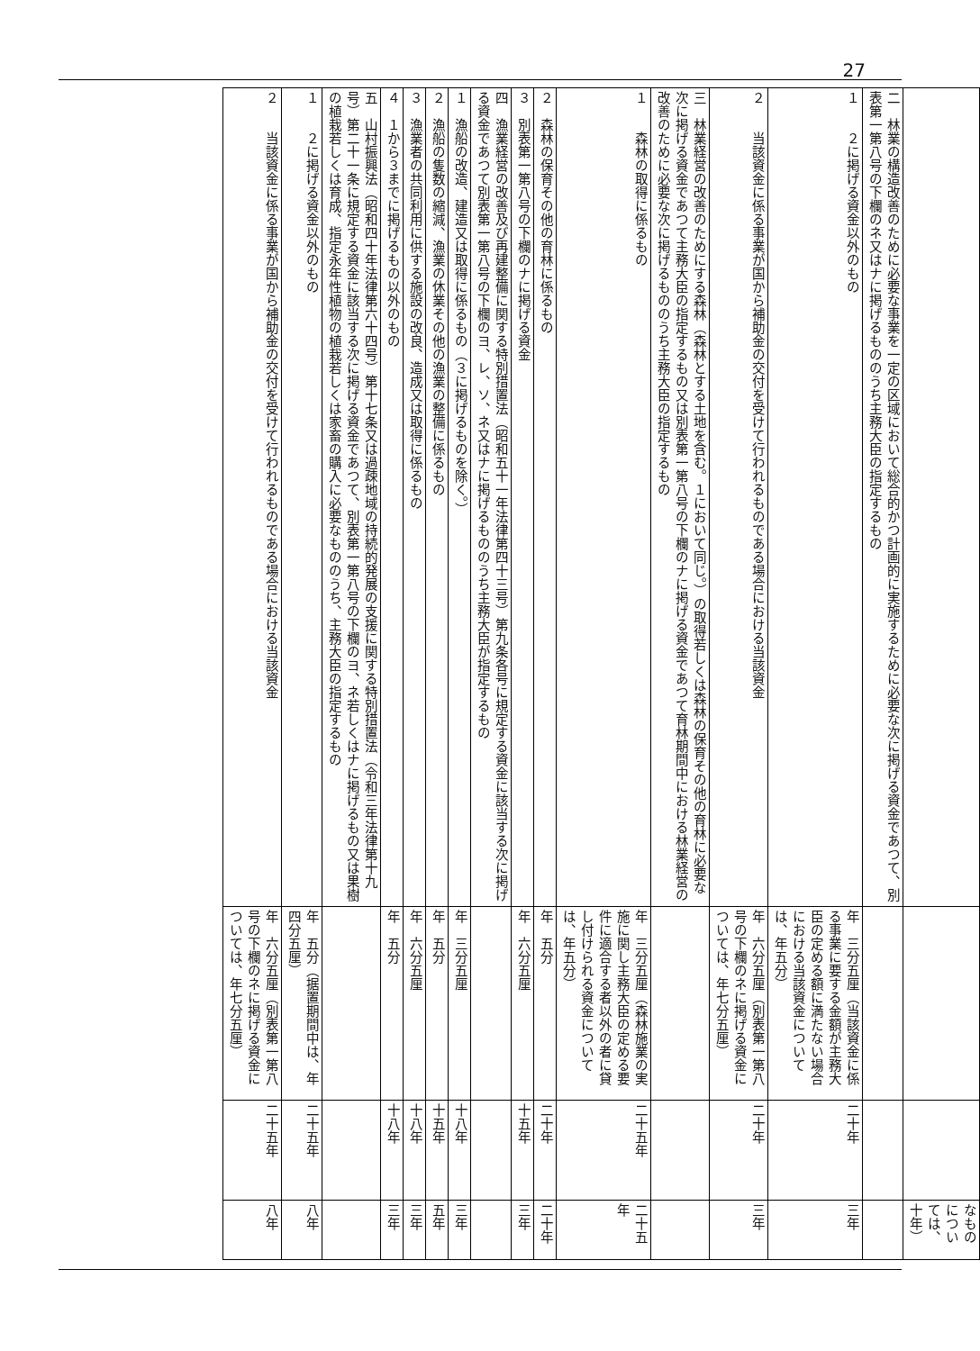27
| | | | なものについては、十年） |
| 二 林業の構造改善のために必要な事業を一定の区域において総合的かつ計画的に実施するために必要な次に掲げる資金であつて、別表第一第八号の下欄のネ又はナに掲げるもののうち主務大臣の指定するもの | | | |
| １ ２に掲げる資金以外のもの | 年 三分五厘（当該資金に係る事業に要する金額が主務大臣の定める額に満たない場合における当該資金については、年五分） | 二十年 | 三年 |
| ２ 当該資金に係る事業が国から補助金の交付を受けて行われるものである場合における当該資金 | 年 六分五厘（別表第一第八号の下欄のネに掲げる資金については、年七分五厘） | 二十年 | 三年 |
| 三 林業経営の改善のためにする森林（森林とする土地を含む。１において同じ。）の取得若しくは森林の保育その他の育林に必要な次に掲げる資金であつて主務大臣の指定するもの又は別表第一第八号の下欄のナに掲げる資金であつて育林期間中における林業経営の改善のために必要な次に掲げるもののうち主務大臣の指定するもの | | | |
| １ 森林の取得に係るもの | 年 三分五厘（森林施業の実施に関し主務大臣の定める要件に適合する者以外の者に貸し付けられる資金については、年五分） | 二十五年 | 二十五年 |
| ２ 森林の保育その他の育林に係るもの | 年 五分 | 二十年 | 二十年 |
| ３ 別表第一第八号の下欄のナに掲げる資金 | 年 六分五厘 | 十五年 | 三年 |
| 四 漁業経営の改善及び再建整備に関する特別措置法（昭和五十一年法律第四十三号）第九条各号に規定する資金に該当する次に掲げる資金であつて別表第一第八号の下欄のヨ、レ、ソ、ネ又はナに掲げるもののうち主務大臣が指定するもの | | | |
| １ 漁船の改造、建造又は取得に係るもの（３に掲げるものを除く。） | 年 三分五厘 | 十八年 | 三年 |
| ２ 漁船の隻数の縮減、漁業の休業その他の漁業の整備に係るもの | 年 五分 | 十五年 | 五年 |
| ３ 漁業者の共同利用に供する施設の改良、造成又は取得に係るもの | 年 六分五厘 | 十八年 | 三年 |
| ４ １から３までに掲げるもの以外のもの | 年 五分 | 十八年 | 三年 |
| 五 山村振興法（昭和四十年法律第六十四号）第十七条又は過疎地域の持続的発展の支援に関する特別措置法（令和三年法律第十九号）第二十一条に規定する資金に該当する次に掲げる資金であつて、別表第一第八号の下欄のヨ、ネ若しくはナに掲げるもの又は果樹の植栽若しくは育成、指定永年性植物の植栽若しくは家畜の購入に必要なもののうち、主務大臣の指定するもの | | | |
| １ ２に掲げる資金以外のもの | 年 五分（据置期間中は、年四分五厘） | 二十五年 | 八年 |
| ２ 当該資金に係る事業が国から補助金の交付を受けて行われるものである場合における当該資金 | 年 六分五厘（別表第一第八号の下欄のネに掲げる資金については、年七分五厘） | 二十五年 | 八年 |